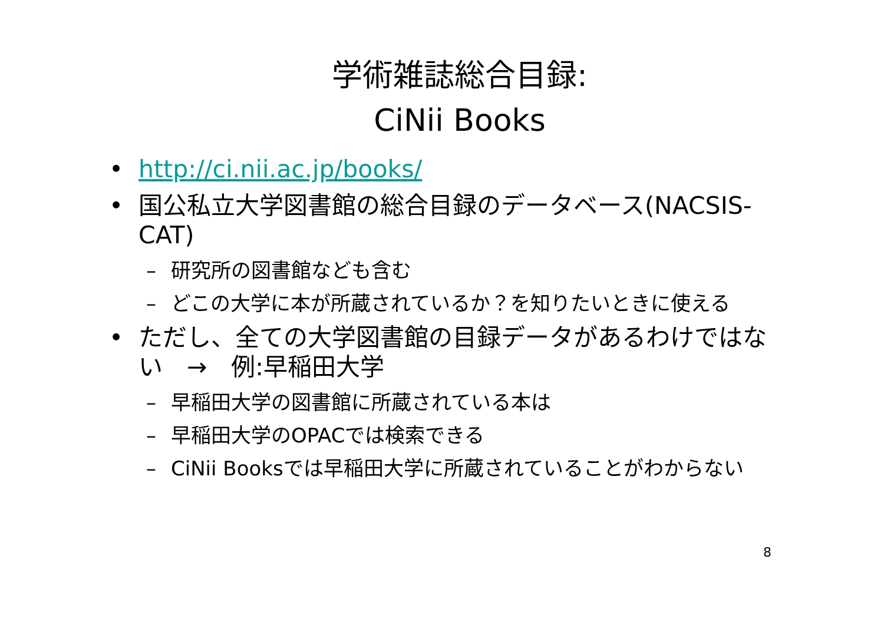学術雑誌総合目録:
CiNii Books
• http://ci.nii.ac.jp/books/
• 国公私立大学図書館の総合目録のデータベース(NACSIS-CAT)
– 研究所の図書館なども含む
– どこの大学に本が所蔵されているか？を知りたいときに使える
• ただし、全ての大学図書館の目録データがあるわけではない　→　例:早稲田大学
– 早稲田大学の図書館に所蔵されている本は
– 早稲田大学のOPACでは検索できる
– CiNii Booksでは早稲田大学に所蔵されていることがわからない
8